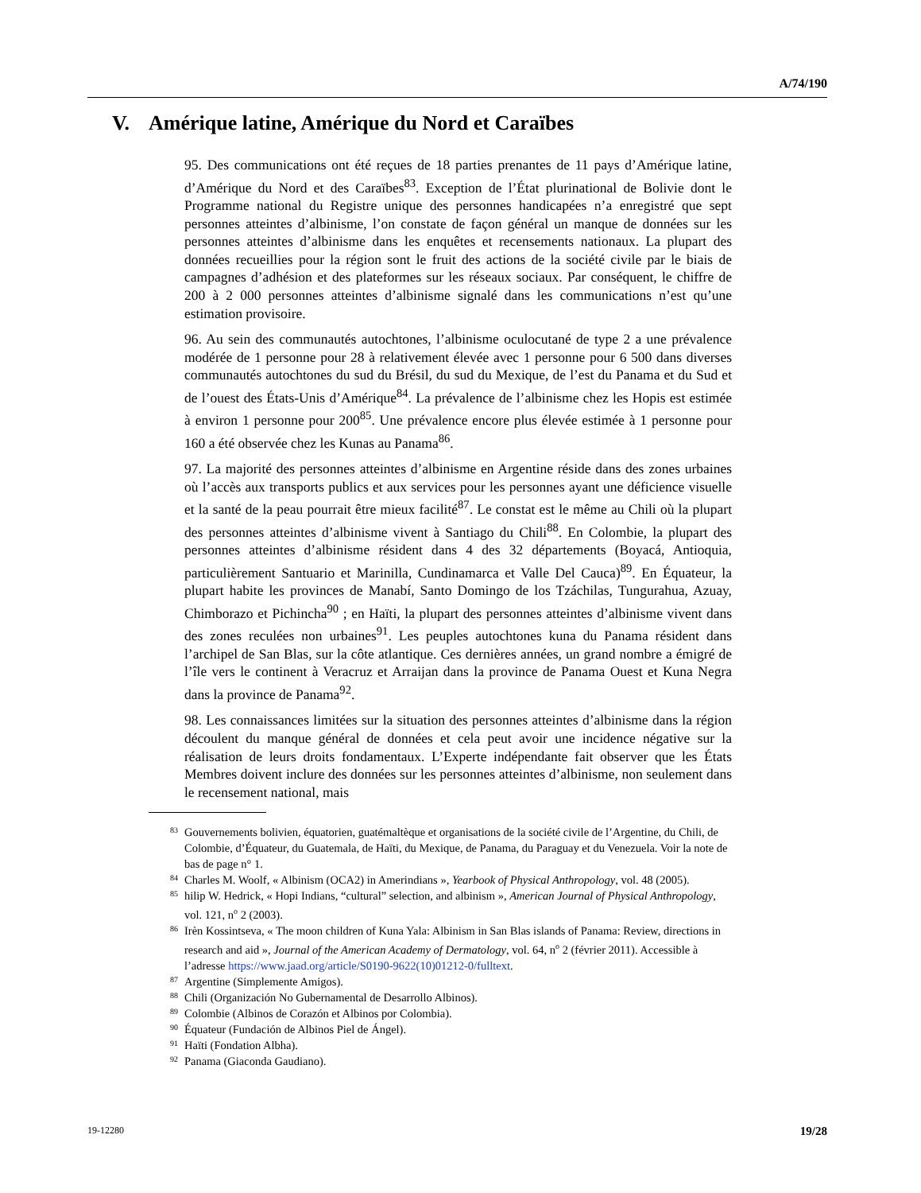A/74/190
V. Amérique latine, Amérique du Nord et Caraïbes
95. Des communications ont été reçues de 18 parties prenantes de 11 pays d’Amérique latine, d’Amérique du Nord et des Caraïbes<sup>83</sup>. Exception de l’État plurinational de Bolivie dont le Programme national du Registre unique des personnes handicapées n’a enregistré que sept personnes atteintes d’albinisme, l’on constate de façon général un manque de données sur les personnes atteintes d’albinisme dans les enquêtes et recensements nationaux. La plupart des données recueillies pour la région sont le fruit des actions de la société civile par le biais de campagnes d’adhésion et des plateformes sur les réseaux sociaux. Par conséquent, le chiffre de 200 à 2 000 personnes atteintes d’albinisme signalé dans les communications n’est qu’une estimation provisoire.
96. Au sein des communautés autochtones, l’albinisme oculocutané de type 2 a une prévalence modérée de 1 personne pour 28 à relativement élevée avec 1 personne pour 6 500 dans diverses communautés autochtones du sud du Brésil, du sud du Mexique, de l’est du Panama et du Sud et de l’ouest des États-Unis d’Amérique<sup>84</sup>. La prévalence de l’albinisme chez les Hopis est estimée à environ 1 personne pour 200<sup>85</sup>. Une prévalence encore plus élevée estimée à 1 personne pour 160 a été observée chez les Kunas au Panama<sup>86</sup>.
97. La majorité des personnes atteintes d’albinisme en Argentine réside dans des zones urbaines où l’accès aux transports publics et aux services pour les personnes ayant une déficience visuelle et la santé de la peau pourrait être mieux facilité<sup>87</sup>. Le constat est le même au Chili où la plupart des personnes atteintes d’albinisme vivent à Santiago du Chili<sup>88</sup>. En Colombie, la plupart des personnes atteintes d’albinisme résident dans 4 des 32 départements (Boyacá, Antioquia, particulièrement Santuario et Marinilla, Cundinamarca et Valle Del Cauca)<sup>89</sup>. En Équateur, la plupart habite les provinces de Manabí, Santo Domingo de los Tzáchilas, Tungurahua, Azuay, Chimborazo et Pichincha<sup>90</sup> ; en Haïti, la plupart des personnes atteintes d’albinisme vivent dans des zones reculées non urbaines<sup>91</sup>. Les peuples autochtones kuna du Panama résident dans l’archipel de San Blas, sur la côte atlantique. Ces dernières années, un grand nombre a émigré de l’île vers le continent à Veracruz et Arraijan dans la province de Panama Ouest et Kuna Negra dans la province de Panama<sup>92</sup>.
98. Les connaissances limitées sur la situation des personnes atteintes d’albinisme dans la région découlent du manque général de données et cela peut avoir une incidence négative sur la réalisation de leurs droits fondamentaux. L’Experte indépendante fait observer que les États Membres doivent inclure des données sur les personnes atteintes d’albinisme, non seulement dans le recensement national, mais
<sup>83</sup> Gouvernements bolivien, équatorien, guatémaltèque et organisations de la société civile de l’Argentine, du Chili, de Colombie, d’Équateur, du Guatemala, de Haïti, du Mexique, de Panama, du Paraguay et du Venezuela. Voir la note de bas de page n° 1.
<sup>84</sup> Charles M. Woolf, « Albinism (OCA2) in Amerindians », Yearbook of Physical Anthropology, vol. 48 (2005).
<sup>85</sup> hilip W. Hedrick, « Hopi Indians, “cultural” selection, and albinism », American Journal of Physical Anthropology, vol. 121, n<sup>o</sup> 2 (2003).
<sup>86</sup> Irèn Kossintseva, « The moon children of Kuna Yala: Albinism in San Blas islands of Panama: Review, directions in research and aid », Journal of the American Academy of Dermatology, vol. 64, n<sup>o</sup> 2 (février 2011). Accessible à l’adresse https://www.jaad.org/article/S0190-9622(10)01212-0/fulltext.
<sup>87</sup> Argentine (Simplemente Amigos).
<sup>88</sup> Chili (Organización No Gubernamental de Desarrollo Albinos).
<sup>89</sup> Colombie (Albinos de Corazón et Albinos por Colombia).
<sup>90</sup> Équateur (Fundación de Albinos Piel de Ángel).
<sup>91</sup> Haïti (Fondation Albha).
<sup>92</sup> Panama (Giaconda Gaudiano).
19-12280 19/28